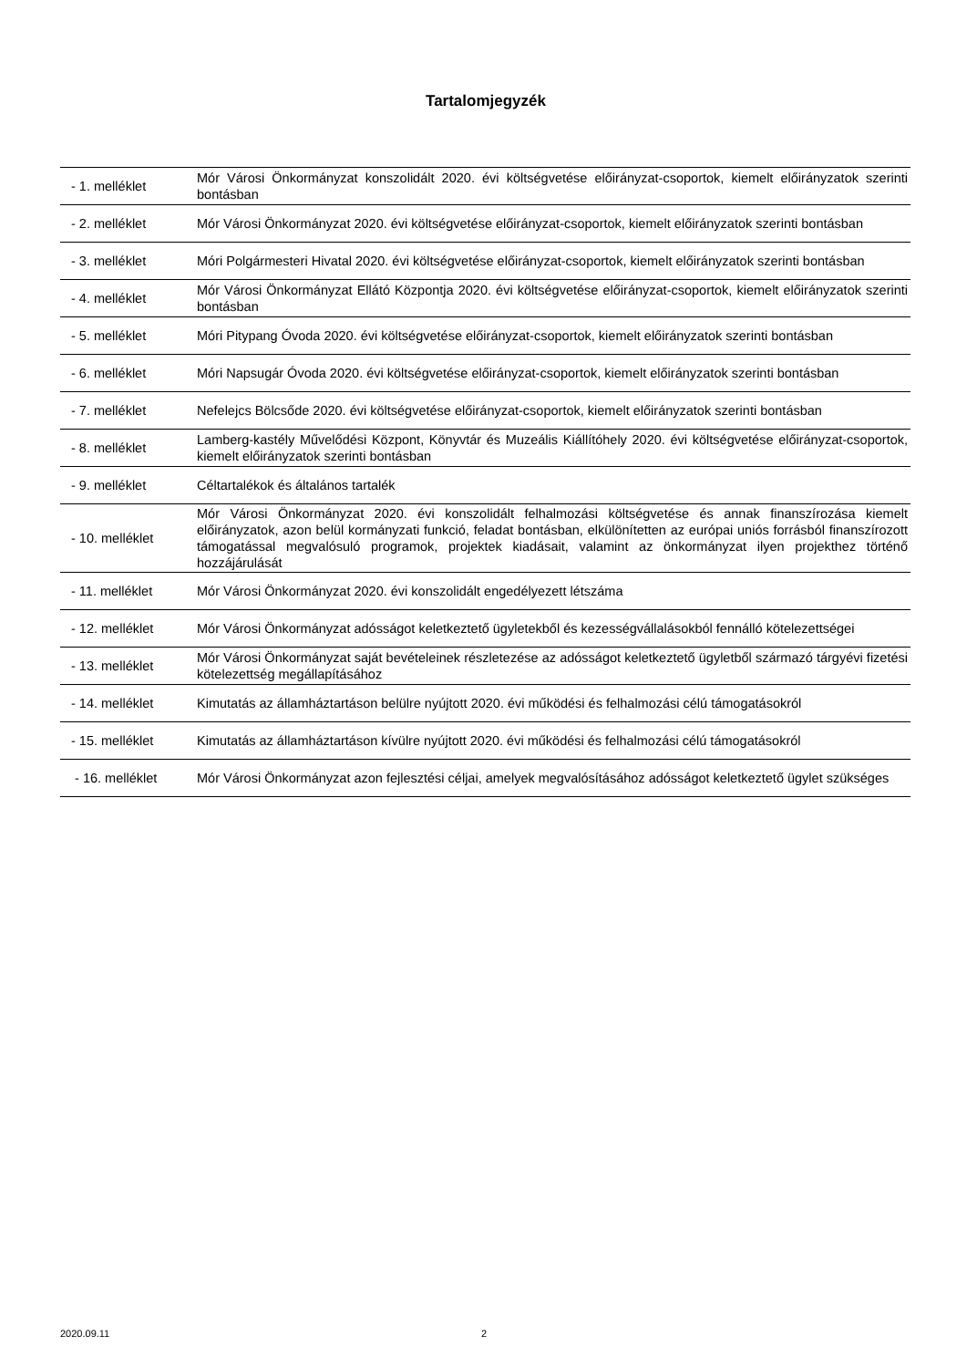Tartalomjegyzék
| - 1. melléklet | Mór Városi Önkormányzat konszolidált 2020. évi költségvetése előirányzat-csoportok, kiemelt előirányzatok szerinti bontásban |
| - 2. melléklet | Mór Városi Önkormányzat 2020. évi költségvetése előirányzat-csoportok, kiemelt előirányzatok szerinti bontásban |
| - 3. melléklet | Móri Polgármesteri Hivatal 2020. évi költségvetése előirányzat-csoportok, kiemelt előirányzatok szerinti bontásban |
| - 4. melléklet | Mór Városi Önkormányzat Ellátó Központja 2020. évi költségvetése előirányzat-csoportok, kiemelt előirányzatok szerinti bontásban |
| - 5. melléklet | Móri Pitypang Óvoda 2020. évi költségvetése előirányzat-csoportok, kiemelt előirányzatok szerinti bontásban |
| - 6. melléklet | Móri Napsugár Óvoda 2020. évi költségvetése előirányzat-csoportok, kiemelt előirányzatok szerinti bontásban |
| - 7. melléklet | Nefelejcs Bölcsőde 2020. évi költségvetése előirányzat-csoportok, kiemelt előirányzatok szerinti bontásban |
| - 8. melléklet | Lamberg-kastély Művelődési Központ, Könyvtár és Muzeális Kiállítóhely 2020. évi költségvetése előirányzat-csoportok, kiemelt előirányzatok szerinti bontásban |
| - 9. melléklet | Céltartalékok és általános tartalék |
| - 10. melléklet | Mór Városi Önkormányzat 2020. évi konszolidált felhalmozási költségvetése és annak finanszírozása kiemelt előirányzatok, azon belül kormányzati funkció, feladat bontásban, elkülönítetten az európai uniós forrásból finanszírozott támogatással megvalósuló programok, projektek kiadásait, valamint az önkormányzat ilyen projekthez történő hozzájárulását |
| - 11. melléklet | Mór Városi Önkormányzat 2020. évi konszolidált engedélyezett létszáma |
| - 12. melléklet | Mór Városi Önkormányzat adósságot keletkeztető ügyletekből és kezességvállalásokból fennálló kötelezettségei |
| - 13. melléklet | Mór Városi Önkormányzat saját bevételeinek részletezése az adósságot keletkeztető ügyletből származó tárgyévi fizetési kötelezettség megállapításához |
| - 14. melléklet | Kimutatás az államháztartáson belülre nyújtott 2020. évi működési és felhalmozási célú támogatásokról |
| - 15. melléklet | Kimutatás az államháztartáson kívülre nyújtott 2020. évi működési és felhalmozási célú támogatásokról |
| - 16. melléklet | Mór Városi Önkormányzat azon fejlesztési céljai, amelyek megvalósításához adósságot keletkeztető ügylet szükséges |
2020.09.11 2